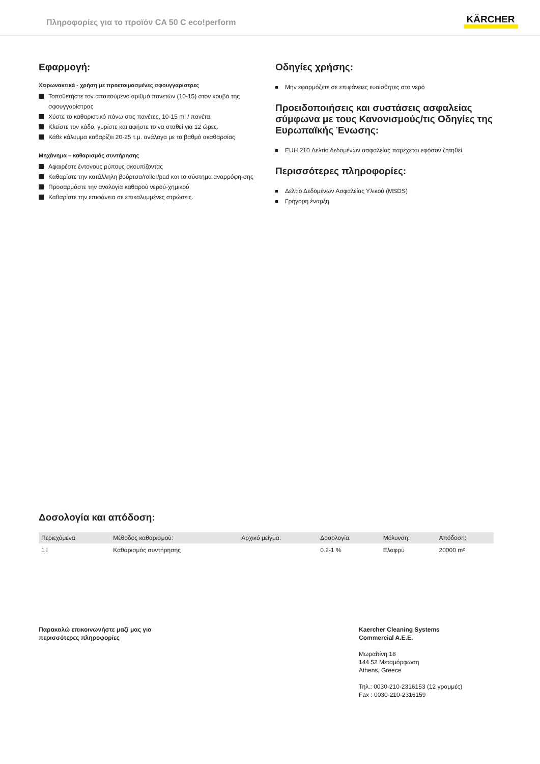Πληροφορίες για το προϊόν CA 50 C eco!perform
KÄRCHER
Εφαρμογή:
Χειρωνακτικά - χρήση με προετοιμασμένες σφουγγαρίστρες
Τοποθετήστε τον απαιτούμενο αριθμό πανετών (10-15) στον κουβά της σφουγγαρίστρας
Χύστε το καθαριστικό πάνω στις πανέτες, 10-15 ml / πανέτα
Κλείστε τον κάδο, γυρίστε και αφήστε το να σταθεί για 12 ώρες.
Κάθε κάλυμμα καθαρίζει 20-25 τ.μ. ανάλογα με το βαθμό ακαθαρσίας
Μηχάνημα – καθαρισμός συντήρησης
Αφαιρέστε έντονους ρύπους σκουπίζοντας
Καθαρίστε την κατάλληλη βούρτσα/roller/pad και το σύστημα αναρρόφη-σης
Προσαρμόστε την αναλογία καθαρού νερού-χημικού
Καθαρίστε την επιφάνεια σε επικαλυμμένες στρώσεις.
Οδηγίες χρήσης:
Μην εφαρμόζετε σε επιφάνειες ευαίσθητες στο νερό
Προειδοποιήσεις και συστάσεις ασφαλείας σύμφωνα με τους Κανονισμούς/τις Οδηγίες της Ευρωπαϊκής Ένωσης:
EUH 210 Δελτίο δεδομένων ασφαλείας παρέχεται εφόσον ζητηθεί.
Περισσότερες πληροφορίες:
Δελτίο Δεδομένων Ασφαλείας Υλικού (MSDS)
Γρήγορη έναρξη
Δοσολογία και απόδοση:
| Περιεχόμενα: | Μέθοδος καθαρισμού: | Αρχικό μείγμα: | Δοσολογία: | Μόλυνση: | Απόδοση: |
| --- | --- | --- | --- | --- | --- |
| 1 l | Καθαρισμός συντήρησης | | 0.2-1 % | Ελαφρύ | 20000 m² |
Παρακαλώ επικοινωνήστε μαζί μας για
περισσότερες πληροφορίες
Kaercher Cleaning Systems
Commercial A.E.E.
Μωραΐτίνη 18
144 52 Μεταμόρφωση
Athens, Greece
Τηλ.: 0030-210-2316153 (12 γραμμές)
Fax : 0030-210-2316159